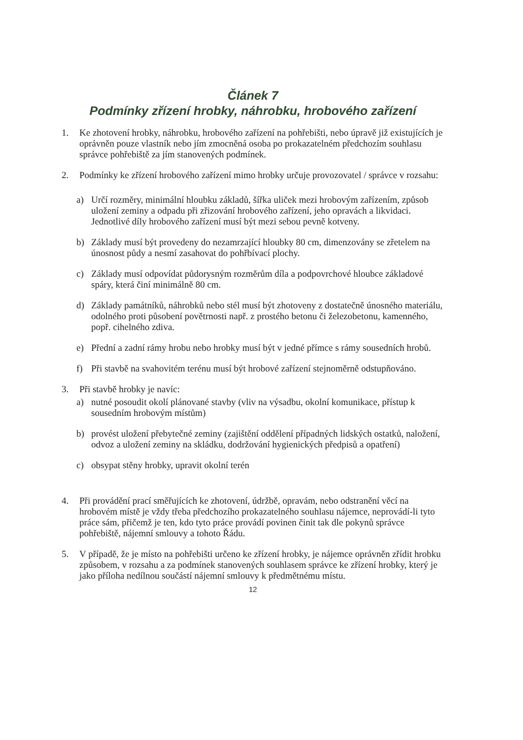Článek 7
Podmínky zřízení hrobky, náhrobku, hrobového zařízení
1. Ke zhotovení hrobky, náhrobku, hrobového zařízení na pohřebišti, nebo úpravě již existujících je oprávněn pouze vlastník nebo jím zmocněná osoba po prokazatelném předchozím souhlasu správce pohřebiště za jím stanovených podmínek.
2. Podmínky ke zřízení hrobového zařízení mimo hrobky určuje provozovatel / správce v rozsahu:
a) Určí rozměry, minimální hloubku základů, šířka uliček mezi hrobovým zařízením, způsob uložení zeminy a odpadu při zřizování hrobového zařízení, jeho opravách a likvidaci. Jednotlivé díly hrobového zařízení musí být mezi sebou pevně kotveny.
b) Základy musí být provedeny do nezamrzající hloubky 80 cm, dimenzovány se zřetelem na únosnost půdy a nesmí zasahovat do pohřbívací plochy.
c) Základy musí odpovídat půdorysným rozměrům díla a podpovrchové hloubce základové spáry, která činí minimálně 80 cm.
d) Základy památníků, náhrobků nebo stél musí být zhotoveny z dostatečně únosného materiálu, odolného proti působení povětrnosti např. z prostého betonu či železobetonu, kamenného, popř. cihelného zdiva.
e) Přední a zadní rámy hrobu nebo hrobky musí být v jedné přímce s rámy sousedních hrobů.
f) Při stavbě na svahovitém terénu musí být hrobové zařízení stejnoměrně odstupňováno.
3. Při stavbě hrobky je navíc:
a) nutné posoudit okolí plánované stavby (vliv na výsadbu, okolní komunikace, přístup k sousedním hrobovým místům)
b) provést uložení přebytečné zeminy (zajištění oddělení případných lidských ostatků, naložení, odvoz a uložení zeminy na skládku, dodržování hygienických předpisů a opatření)
c) obsypat stěny hrobky, upravit okolní terén
4. Při provádění prací směřujících ke zhotovení, údržbě, opravám, nebo odstranění věcí na hrobovém místě je vždy třeba předchozího prokazatelného souhlasu nájemce, neprovádí-li tyto práce sám, přičemž je ten, kdo tyto práce provádí povinen činit tak dle pokynů správce pohřebiště, nájemní smlouvy a tohoto Řádu.
5. V případě, že je místo na pohřebišti určeno ke zřízení hrobky, je nájemce oprávněn zřídit hrobku způsobem, v rozsahu a za podmínek stanovených souhlasem správce ke zřízení hrobky, který je jako příloha nedílnou součástí nájemní smlouvy k předmětnému místu.
12